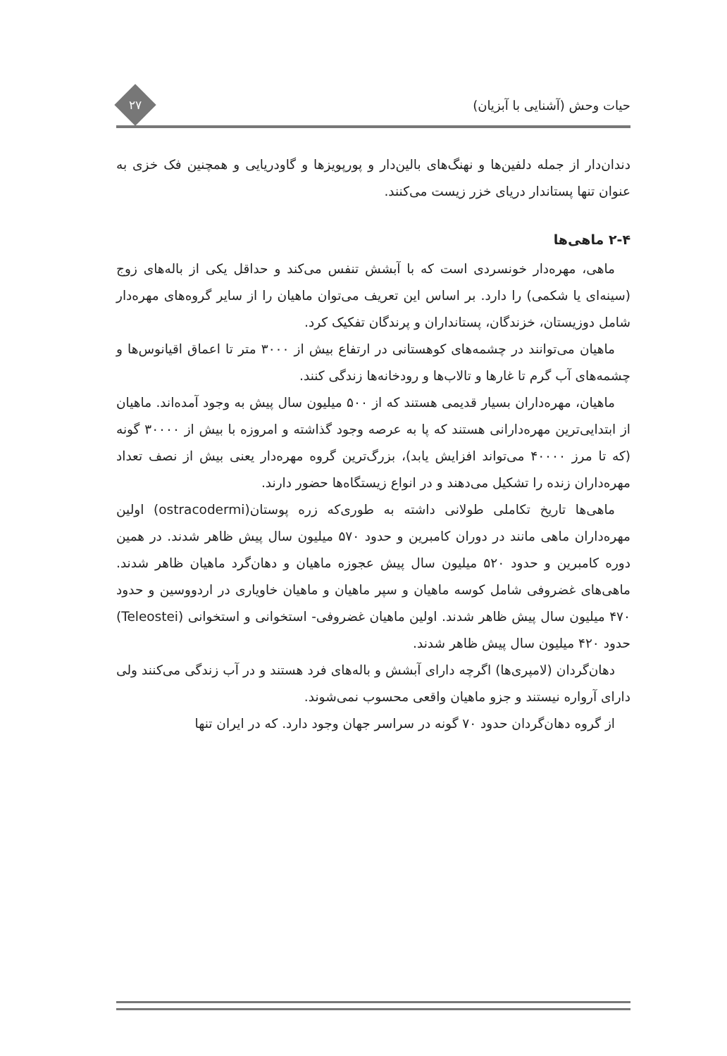حیات وحش (آشنایی با آبزیان)
۲۷
دندان‌دار از جمله دلفین‌ها و نهنگ‌های بالین‌دار و پورپویزها و گاودریایی و همچنین فک خزی به عنوان تنها پستاندار دریای خزر زیست می‌کنند.
۲-۴ ماهی‌ها
ماهی، مهره‌دار خونسردی است که با آبشش تنفس می‌کند و حداقل یکی از باله‌های زوج (سینه‌ای یا شکمی) را دارد. بر اساس این تعریف می‌توان ماهیان را از سایر گروه‌های مهره‌دار شامل دوزیستان، خزندگان، پستانداران و پرندگان تفکیک کرد.
ماهیان می‌توانند در چشمه‌های کوهستانی در ارتفاع بیش از ۳۰۰۰ متر تا اعماق اقیانوس‌ها و چشمه‌های آب گرم تا غارها و تالاب‌ها و رودخانه‌ها زندگی کنند.
ماهیان، مهره‌داران بسیار قدیمی هستند که از ۵۰۰ میلیون سال پیش به وجود آمده‌اند. ماهیان از ابتدایی‌ترین مهره‌دارانی هستند که پا به عرصه وجود گذاشته و امروزه با بیش از ۳۰۰۰۰ گونه (که تا مرز ۴۰۰۰۰ می‌تواند افزایش یابد)، بزرگ‌ترین گروه مهره‌دار یعنی بیش از نصف تعداد مهره‌داران زنده را تشکیل می‌دهند و در انواع زیستگاه‌ها حضور دارند.
ماهی‌ها تاریخ تکاملی طولانی داشته به طوری‌که زره پوستان(ostracodermi) اولین مهره‌داران ماهی مانند در دوران کامبرین و حدود ۵۷۰ میلیون سال پیش ظاهر شدند. در همین دوره کامبرین و حدود ۵۲۰ میلیون سال پیش عجوزه ماهیان و دهان‌گرد ماهیان ظاهر شدند. ماهی‌های غضروفی شامل کوسه ماهیان و سپر ماهیان و ماهیان خاویاری در اردووسین و حدود ۴۷۰ میلیون سال پیش ظاهر شدند. اولین ماهیان غضروفی- استخوانی و استخوانی (Teleostei) حدود ۴۲۰ میلیون سال پیش ظاهر شدند.
دهان‌گردان (لامپری‌ها) اگرچه دارای آبشش و باله‌های فرد هستند و در آب زندگی می‌کنند ولی دارای آرواره نیستند و جزو ماهیان واقعی محسوب نمی‌شوند.
از گروه دهان‌گردان حدود ۷۰ گونه در سراسر جهان وجود دارد. که در ایران تنها